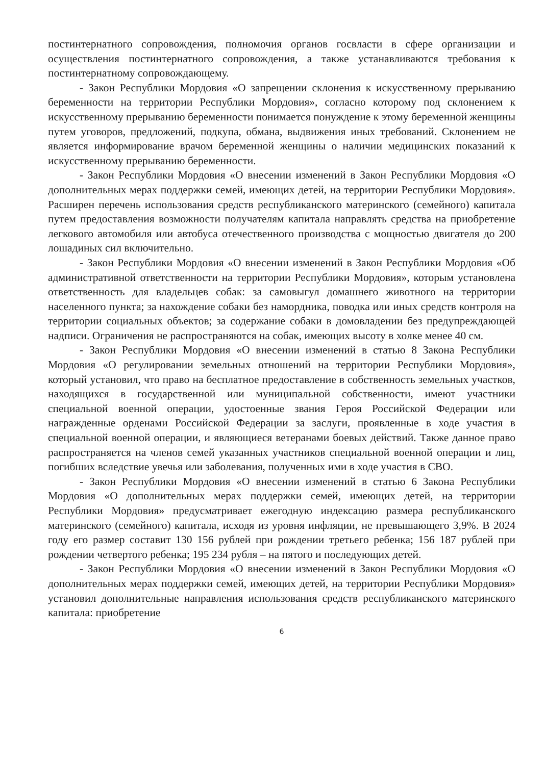постинтернатного сопровождения, полномочия органов госвласти в сфере организации и осуществления постинтернатного сопровождения, а также устанавливаются требования к постинтернатному сопровождающему.
- Закон Республики Мордовия «О запрещении склонения к искусственному прерыванию беременности на территории Республики Мордовия», согласно которому под склонением к искусственному прерыванию беременности понимается понуждение к этому беременной женщины путем уговоров, предложений, подкупа, обмана, выдвижения иных требований. Склонением не является информирование врачом беременной женщины о наличии медицинских показаний к искусственному прерыванию беременности.
- Закон Республики Мордовия «О внесении изменений в Закон Республики Мордовия «О дополнительных мерах поддержки семей, имеющих детей, на территории Республики Мордовия». Расширен перечень использования средств республиканского материнского (семейного) капитала путем предоставления возможности получателям капитала направлять средства на приобретение легкового автомобиля или автобуса отечественного производства с мощностью двигателя до 200 лошадиных сил включительно.
- Закон Республики Мордовия «О внесении изменений в Закон Республики Мордовия «Об административной ответственности на территории Республики Мордовия», которым установлена ответственность для владельцев собак: за самовыгул домашнего животного на территории населенного пункта; за нахождение собаки без намордника, поводка или иных средств контроля на территории социальных объектов; за содержание собаки в домовладении без предупреждающей надписи. Ограничения не распространяются на собак, имеющих высоту в холке менее 40 см.
- Закон Республики Мордовия «О внесении изменений в статью 8 Закона Республики Мордовия «О регулировании земельных отношений на территории Республики Мордовия», который установил, что право на бесплатное предоставление в собственность земельных участков, находящихся в государственной или муниципальной собственности, имеют участники специальной военной операции, удостоенные звания Героя Российской Федерации или награжденные орденами Российской Федерации за заслуги, проявленные в ходе участия в специальной военной операции, и являющиеся ветеранами боевых действий. Также данное право распространяется на членов семей указанных участников специальной военной операции и лиц, погибших вследствие увечья или заболевания, полученных ими в ходе участия в СВО.
- Закон Республики Мордовия «О внесении изменений в статью 6 Закона Республики Мордовия «О дополнительных мерах поддержки семей, имеющих детей, на территории Республики Мордовия» предусматривает ежегодную индексацию размера республиканского материнского (семейного) капитала, исходя из уровня инфляции, не превышающего 3,9%. В 2024 году его размер составит 130 156 рублей при рождении третьего ребенка; 156 187 рублей при рождении четвертого ребенка; 195 234 рубля – на пятого и последующих детей.
- Закон Республики Мордовия «О внесении изменений в Закон Республики Мордовия «О дополнительных мерах поддержки семей, имеющих детей, на территории Республики Мордовия» установил дополнительные направления использования средств республиканского материнского капитала: приобретение
6